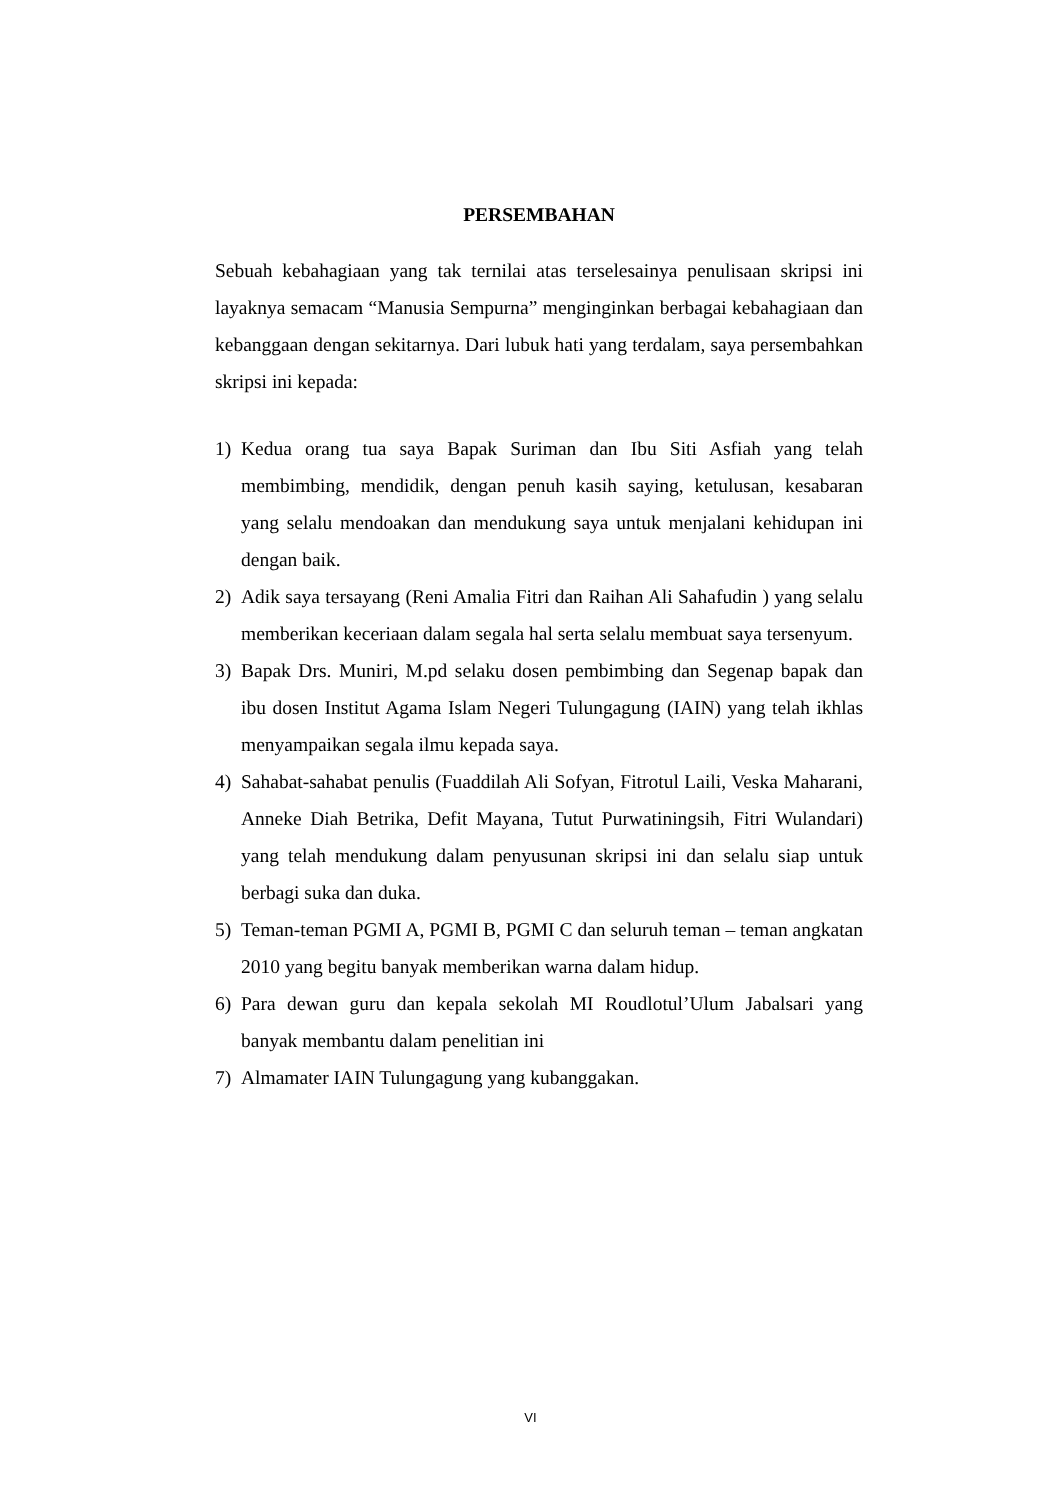PERSEMBAHAN
Sebuah kebahagiaan yang tak ternilai atas terselesainya penulisaan skripsi ini layaknya semacam “Manusia Sempurna” menginginkan berbagai kebahagiaan dan kebanggaan dengan sekitarnya. Dari lubuk hati yang terdalam, saya persembahkan skripsi ini kepada:
1) Kedua orang tua saya Bapak Suriman dan Ibu Siti Asfiah yang telah membimbing, mendidik, dengan penuh kasih saying, ketulusan, kesabaran yang selalu mendoakan dan mendukung saya untuk menjalani kehidupan ini dengan baik.
2) Adik saya tersayang (Reni Amalia Fitri dan Raihan Ali Sahafudin ) yang selalu memberikan keceriaan dalam segala hal serta selalu membuat saya tersenyum.
3) Bapak Drs. Muniri, M.pd selaku dosen pembimbing dan Segenap bapak dan ibu dosen Institut Agama Islam Negeri Tulungagung (IAIN) yang telah ikhlas menyampaikan segala ilmu kepada saya.
4) Sahabat-sahabat penulis (Fuaddilah Ali Sofyan, Fitrotul Laili, Veska Maharani, Anneke Diah Betrika, Defit Mayana, Tutut Purwatiningsih, Fitri Wulandari) yang telah mendukung dalam penyusunan skripsi ini dan selalu siap untuk berbagi suka dan duka.
5) Teman-teman PGMI A, PGMI B, PGMI C dan seluruh teman – teman angkatan 2010 yang begitu banyak memberikan warna dalam hidup.
6) Para dewan guru dan kepala sekolah MI Roudlotul’Ulum Jabalsari yang banyak membantu dalam penelitian ini
7) Almamater IAIN Tulungagung yang kubanggakan.
VI